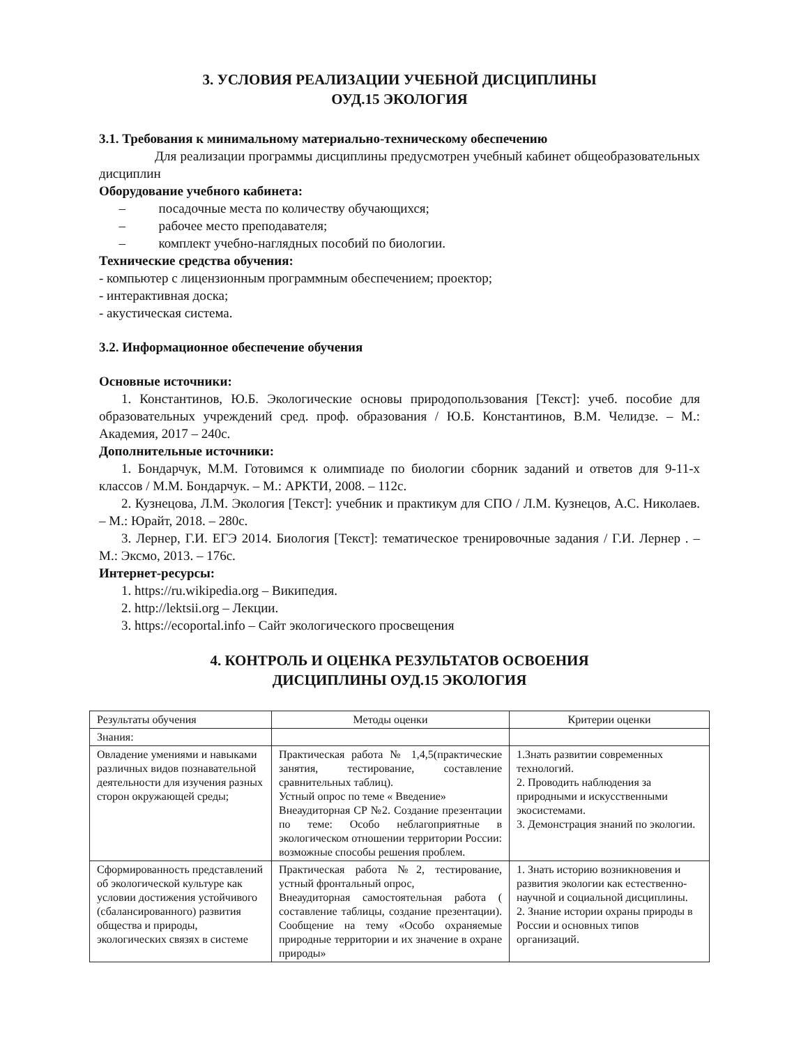3. УСЛОВИЯ РЕАЛИЗАЦИИ УЧЕБНОЙ ДИСЦИПЛИНЫ
ОУД.15 ЭКОЛОГИЯ
3.1. Требования к минимальному материально-техническому обеспечению
Для реализации программы дисциплины предусмотрен учебный кабинет общеобразовательных дисциплин
Оборудование учебного кабинета:
– посадочные места по количеству обучающихся;
– рабочее место преподавателя;
– комплект учебно-наглядных пособий по биологии.
Технические средства обучения:
- компьютер с лицензионным программным обеспечением; проектор;
- интерактивная доска;
- акустическая система.
3.2. Информационное обеспечение обучения
Основные источники:
1. Константинов, Ю.Б. Экологические основы природопользования [Текст]: учеб. пособие для образовательных учреждений сред. проф. образования / Ю.Б. Константинов, В.М. Челидзе. – М.: Академия, 2017 – 240с.
Дополнительные источники:
1. Бондарчук, М.М. Готовимся к олимпиаде по биологии сборник заданий и ответов для 9-11-х классов / М.М. Бондарчук. – М.: АРКТИ, 2008. – 112с.
2. Кузнецова, Л.М. Экология [Текст]: учебник и практикум для СПО / Л.М. Кузнецов, А.С. Николаев. – М.: Юрайт, 2018. – 280с.
3. Лернер, Г.И. ЕГЭ 2014. Биология [Текст]: тематическое тренировочные задания / Г.И. Лернер . – М.: Эксмо, 2013. – 176с.
Интернет-ресурсы:
1. https://ru.wikipedia.org – Википедия.
2. http://lektsii.org – Лекции.
3. https://ecoportal.info – Сайт экологического просвещения
4. КОНТРОЛЬ И ОЦЕНКА РЕЗУЛЬТАТОВ ОСВОЕНИЯ
ДИСЦИПЛИНЫ ОУД.15 ЭКОЛОГИЯ
| Результаты обучения | Методы оценки | Критерии оценки |
| Знания: | | |
| Овладение умениями и навыками различных видов познавательной деятельности для изучения разных сторон окружающей среды; | Практическая работа № 1,4,5(практические занятия, тестирование, составление сравнительных таблиц). Устный опрос по теме « Введение» Внеаудиторная СР №2. Создание презентации по теме: Особо неблагоприятные в экологическом отношении территории России: возможные способы решения проблем. | 1.Знать развитии современных технологий. 2. Проводить наблюдения за природными и искусственными экосистемами. 3. Демонстрация знаний по экологии. |
| Сформированность представлений об экологической культуре как условии достижения устойчивого (сбалансированного) развития общества и природы, экологических связях в системе | Практическая работа №2, тестирование, устный фронтальный опрос, Внеаудиторная самостоятельная работа ( составление таблицы, создание презентации). Сообщение на тему «Особо охраняемые природные территории и их значение в охране природы» | 1. Знать историю возникновения и развития экологии как естественно-научной и социальной дисциплины. 2. Знание истории охраны природы в России и основных типов организаций. |